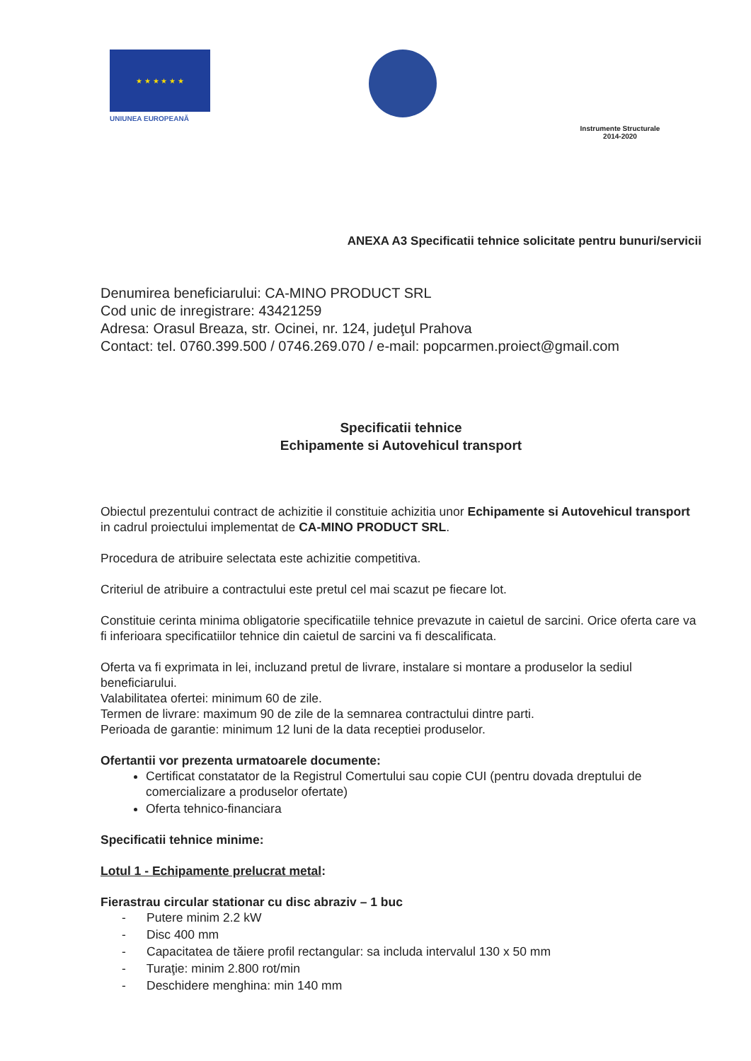★ ★ ★ ★ ★ ★
UNIUNEA EUROPEANĂ
Instrumente Structurale
2014-2020
ANEXA A3 Specificatii tehnice solicitate pentru bunuri/servicii
Denumirea beneficiarului: CA-MINO PRODUCT SRL
Cod unic de inregistrare: 43421259
Adresa: Orasul Breaza, str. Ocinei, nr. 124, judeţul Prahova
Contact: tel. 0760.399.500 / 0746.269.070 / e-mail: popcarmen.proiect@gmail.com
Specificatii tehnice
Echipamente si Autovehicul transport
Obiectul prezentului contract de achizitie il constituie achizitia unor Echipamente si Autovehicul transport in cadrul proiectului implementat de CA-MINO PRODUCT SRL.
Procedura de atribuire selectata este achizitie competitiva.
Criteriul de atribuire a contractului este pretul cel mai scazut pe fiecare lot.
Constituie cerinta minima obligatorie specificatiile tehnice prevazute in caietul de sarcini. Orice oferta care va fi inferioara specificatiilor tehnice din caietul de sarcini va fi descalificata.
Oferta va fi exprimata in lei, incluzand pretul de livrare, instalare si montare a produselor la sediul beneficiarului.
Valabilitatea ofertei: minimum 60 de zile.
Termen de livrare: maximum 90 de zile de la semnarea contractului dintre parti.
Perioada de garantie: minimum 12 luni de la data receptiei produselor.
Ofertantii vor prezenta urmatoarele documente:
Certificat constatator de la Registrul Comertului sau copie CUI (pentru dovada dreptului de comercializare a produselor ofertate)
Oferta tehnico-financiara
Specificatii tehnice minime:
Lotul 1 - Echipamente prelucrat metal:
Fierastrau circular stationar cu disc abraziv – 1 buc
- Putere minim 2.2 kW
- Disc 400 mm
- Capacitatea de tăiere profil rectangular: sa includa intervalul 130 x 50 mm
- Turaţie: minim 2.800 rot/min
- Deschidere menghina: min 140 mm